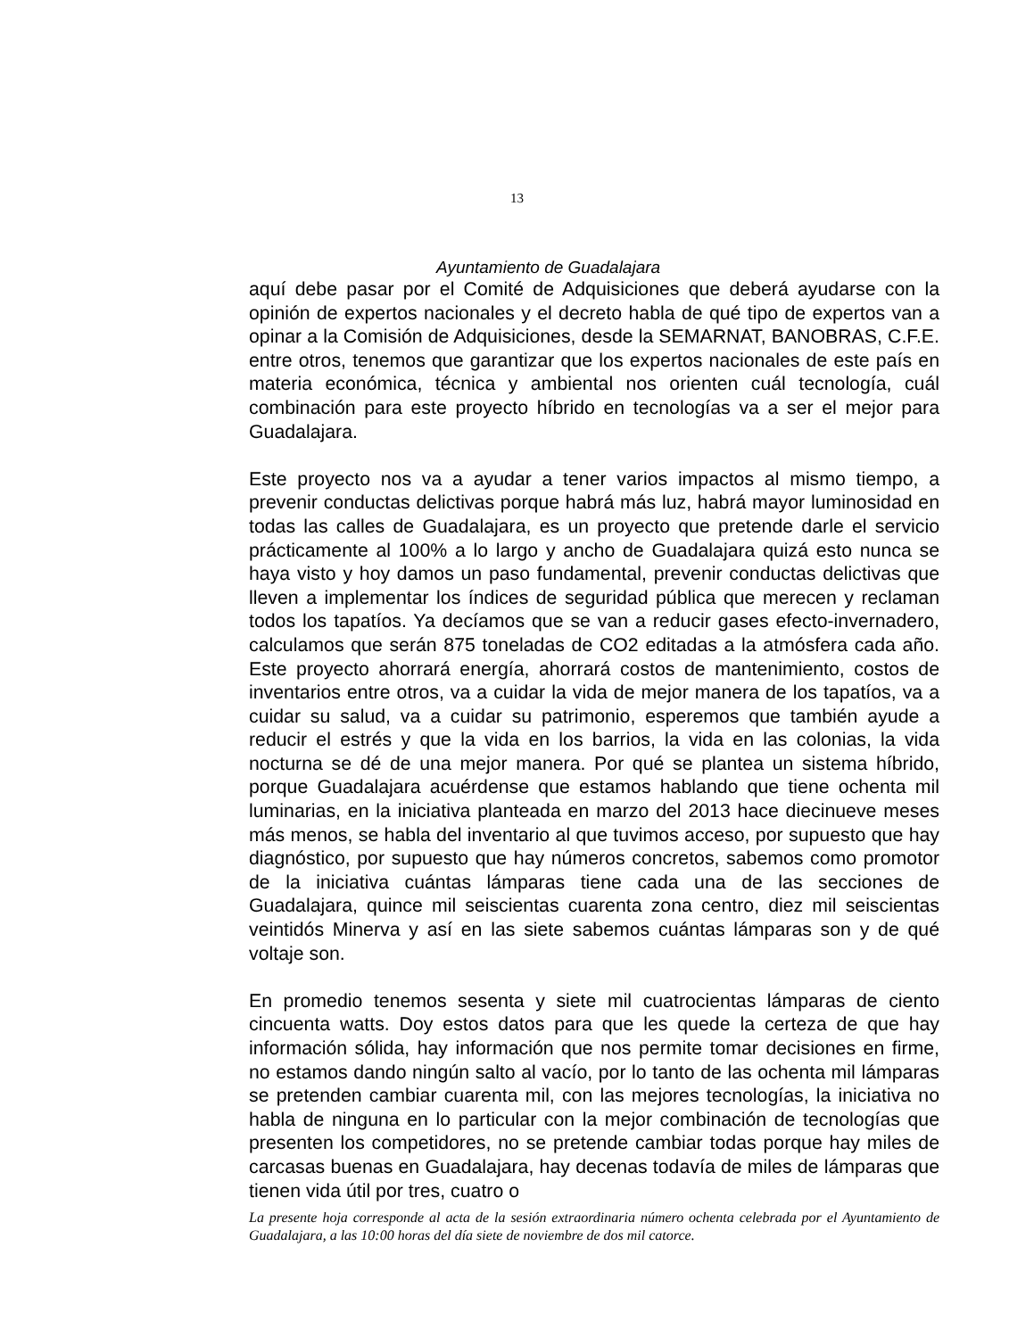13
Ayuntamiento de Guadalajara
aquí debe pasar por el Comité de Adquisiciones que deberá ayudarse con la opinión de expertos nacionales y el decreto habla de qué tipo de expertos van a opinar a la Comisión de Adquisiciones, desde la SEMARNAT, BANOBRAS, C.F.E. entre otros, tenemos que garantizar que los expertos nacionales de este país en materia económica, técnica y ambiental nos orienten cuál tecnología, cuál combinación para este proyecto híbrido en tecnologías va a ser el mejor para Guadalajara.
Este proyecto nos va a ayudar a tener varios impactos al mismo tiempo, a prevenir conductas delictivas porque habrá más luz, habrá mayor luminosidad en todas las calles de Guadalajara, es un proyecto que pretende darle el servicio prácticamente al 100% a lo largo y ancho de Guadalajara quizá esto nunca se haya visto y hoy damos un paso fundamental, prevenir conductas delictivas que lleven a implementar los índices de seguridad pública que merecen y reclaman todos los tapatíos. Ya decíamos que se van a reducir gases efecto-invernadero, calculamos que serán 875 toneladas de CO2 editadas a la atmósfera cada año. Este proyecto ahorrará energía, ahorrará costos de mantenimiento, costos de inventarios entre otros, va a cuidar la vida de mejor manera de los tapatíos, va a cuidar su salud, va a cuidar su patrimonio, esperemos que también ayude a reducir el estrés y que la vida en los barrios, la vida en las colonias, la vida nocturna se dé de una mejor manera. Por qué se plantea un sistema híbrido, porque Guadalajara acuérdense que estamos hablando que tiene ochenta mil luminarias, en la iniciativa planteada en marzo del 2013 hace diecinueve meses más menos, se habla del inventario al que tuvimos acceso, por supuesto que hay diagnóstico, por supuesto que hay números concretos, sabemos como promotor de la iniciativa cuántas lámparas tiene cada una de las secciones de Guadalajara, quince mil seiscientas cuarenta zona centro, diez mil seiscientas veintidós Minerva y así en las siete sabemos cuántas lámparas son y de qué voltaje son.
En promedio tenemos sesenta y siete mil cuatrocientas lámparas de ciento cincuenta watts. Doy estos datos para que les quede la certeza de que hay información sólida, hay información que nos permite tomar decisiones en firme, no estamos dando ningún salto al vacío, por lo tanto de las ochenta mil lámparas se pretenden cambiar cuarenta mil, con las mejores tecnologías, la iniciativa no habla de ninguna en lo particular con la mejor combinación de tecnologías que presenten los competidores, no se pretende cambiar todas porque hay miles de carcasas buenas en Guadalajara, hay decenas todavía de miles de lámparas que tienen vida útil por tres, cuatro o
La presente hoja corresponde al acta de la sesión extraordinaria número ochenta celebrada por el Ayuntamiento de Guadalajara, a las 10:00 horas del día siete de noviembre de dos mil catorce.